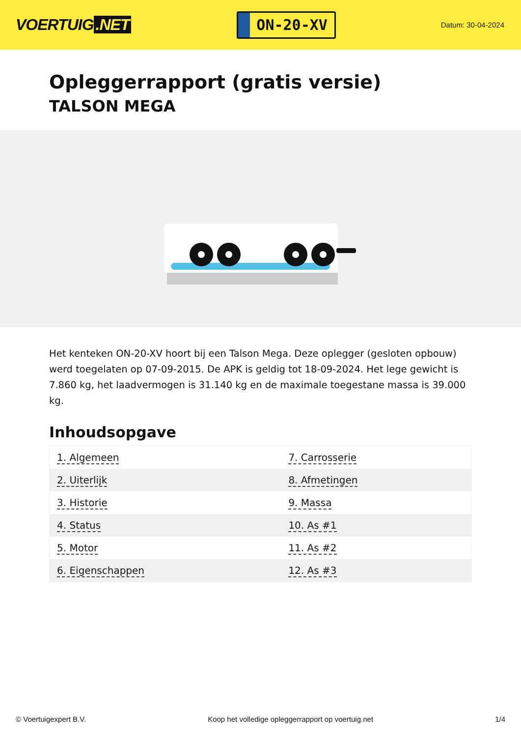VOERTUIG.NET
ON-20-XV
Datum: 30-04-2024
Opleggerrapport (gratis versie)
TALSON MEGA
Het kenteken ON-20-XV hoort bij een Talson Mega. Deze oplegger (gesloten opbouw) werd toegelaten op 07-09-2015. De APK is geldig tot 18-09-2024. Het lege gewicht is 7.860 kg, het laadvermogen is 31.140 kg en de maximale toegestane massa is 39.000 kg.
Inhoudsopgave
| 1. Algemeen | 7. Carrosserie |
| 2. Uiterlijk | 8. Afmetingen |
| 3. Historie | 9. Massa |
| 4. Status | 10. As #1 |
| 5. Motor | 11. As #2 |
| 6. Eigenschappen | 12. As #3 |
© Voertuigexpert B.V. Koop het volledige opleggerrapport op voertuig.net 1/4